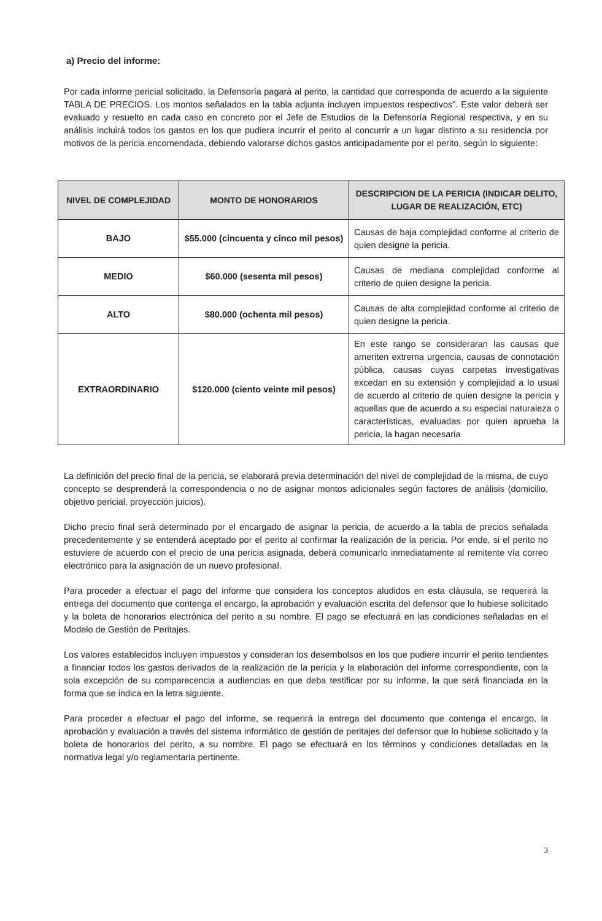a) Precio del informe:
Por cada informe pericial solicitado, la Defensoría pagará al perito, la cantidad que corresponda de acuerdo a la siguiente TABLA DE PRECIOS. Los montos señalados en la tabla adjunta incluyen impuestos respectivos”. Este valor deberá ser evaluado y resuelto en cada caso en concreto por el Jefe de Estudios de la Defensoría Regional respectiva, y en su análisis incluirá todos los gastos en los que pudiera incurrir el perito al concurrir a un lugar distinto a su residencia por motivos de la pericia encomendada, debiendo valorarse dichos gastos anticipadamente por el perito, según lo siguiente:
| NIVEL DE COMPLEJIDAD | MONTO DE HONORARIOS | DESCRIPCION DE LA PERICIA (INDICAR DELITO, LUGAR DE REALIZACIÓN, ETC) |
| --- | --- | --- |
| BAJO | $55.000 (cincuenta y cinco mil pesos) | Causas de baja complejidad conforme al criterio de quien designe la pericia. |
| MEDIO | $60.000 (sesenta mil pesos) | Causas de mediana complejidad conforme al criterio de quien designe la pericia. |
| ALTO | $80.000 (ochenta mil pesos) | Causas de alta complejidad conforme al criterio de quien designe la pericia. |
| EXTRAORDINARIO | $120.000 (ciento veinte mil pesos) | En este rango se consideraran las causas que ameriten extrema urgencia, causas de connotación pública, causas cuyas carpetas investigativas excedan en su extensión y complejidad a lo usual de acuerdo al criterio de quien designe la pericia y aquellas que de acuerdo a su especial naturaleza o características, evaluadas por quien aprueba la pericia, la hagan necesaria |
La definición del precio final de la pericia, se elaborará previa determinación del nivel de complejidad de la misma, de cuyo concepto se desprenderá la correspondencia o no de asignar montos adicionales según factores de análisis (domicilio, objetivo pericial, proyección juicios).
Dicho precio final será determinado por el encargado de asignar la pericia, de acuerdo a la tabla de precios señalada precedentemente y se entenderá aceptado por el perito al confirmar la realización de la pericia. Por ende, si el perito no estuviere de acuerdo con el precio de una pericia asignada, deberá comunicarlo inmediatamente al remitente vía correo electrónico para la asignación de un nuevo profesional.
Para proceder a efectuar el pago del informe que considera los conceptos aludidos en esta cláusula, se requerirá la entrega del documento que contenga el encargo, la aprobación y evaluación escrita del defensor que lo hubiese solicitado y la boleta de honorarios electrónica del perito a su nombre. El pago se efectuará en las condiciones señaladas en el Modelo de Gestión de Peritajes.
Los valores establecidos incluyen impuestos y consideran los desembolsos en los que pudiere incurrir el perito tendientes a financiar todos los gastos derivados de la realización de la pericia y la elaboración del informe correspondiente, con la sola excepción de su comparecencia a audiencias en que deba testificar por su informe, la que será financiada en la forma que se indica en la letra siguiente.
Para proceder a efectuar el pago del informe, se requerirá la entrega del documento que contenga el encargo, la aprobación y evaluación a través del sistema informático de gestión de peritajes del defensor que lo hubiese solicitado y la boleta de honorarios del perito, a su nombre. El pago se efectuará en los términos y condiciones detalladas en la normativa legal y/o reglamentaria pertinente.
3